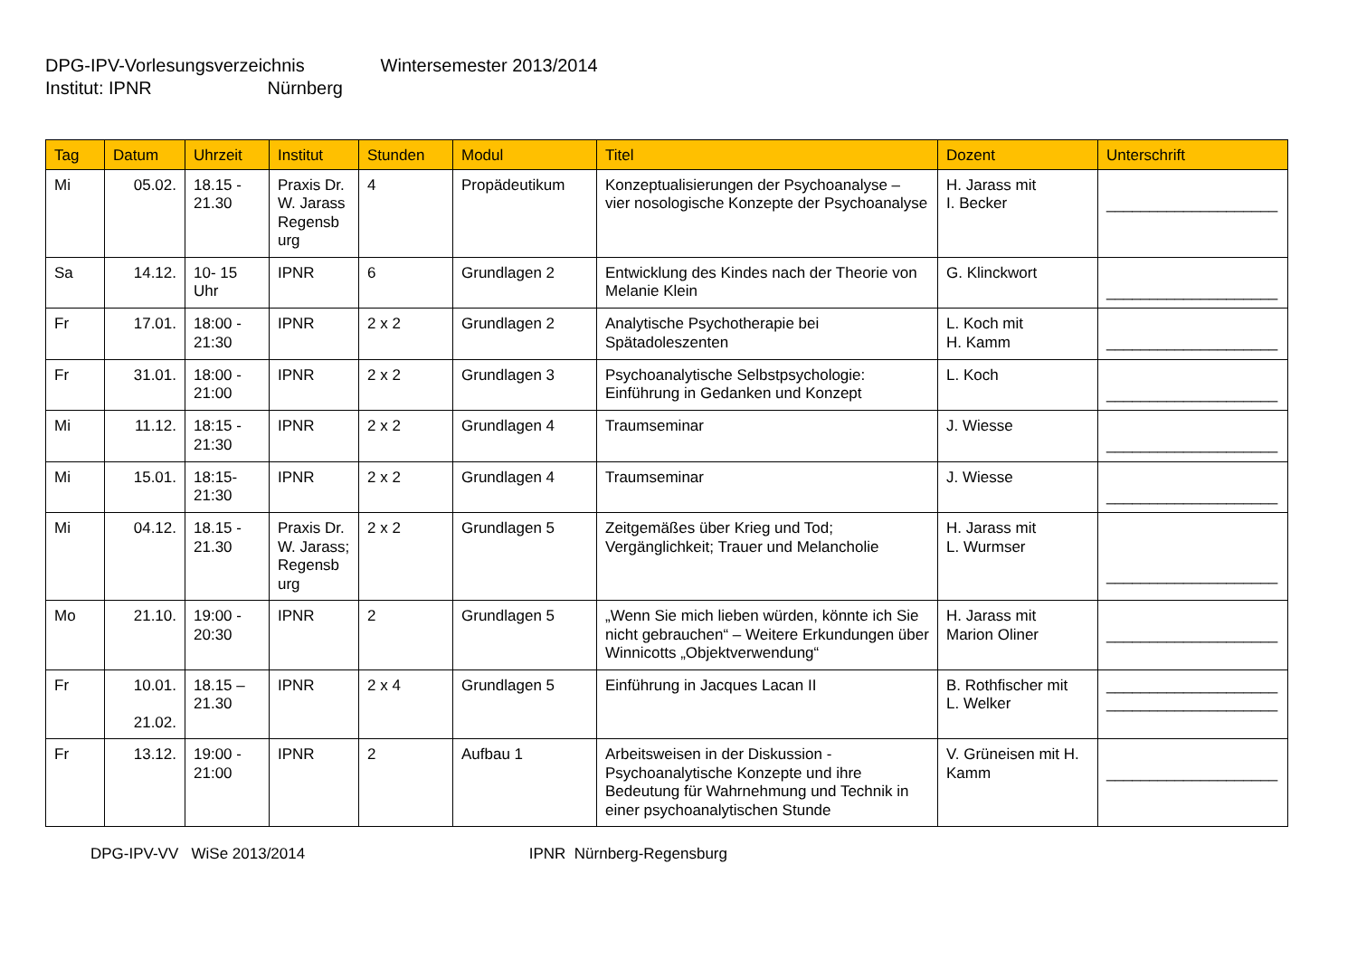DPG-IPV-Vorlesungsverzeichnis Wintersemester 2013/2014
Institut: IPNR Nürnberg
| Tag | Datum | Uhrzeit | Institut | Stunden | Modul | Titel | Dozent | Unterschrift |
| --- | --- | --- | --- | --- | --- | --- | --- | --- |
| Mi | 05.02. | 18.15 - 21.30 | Praxis Dr. W. Jarass Regensb urg | 4 | Propädeutikum | Konzeptualisierungen der Psychoanalyse – vier nosologische Konzepte der Psychoanalyse | H. Jarass mit I. Becker | ____________________ |
| Sa | 14.12. | 10- 15 Uhr | IPNR | 6 | Grundlagen 2 | Entwicklung des Kindes nach der Theorie von Melanie Klein | G. Klinckwort | ____________________ |
| Fr | 17.01. | 18:00 - 21:30 | IPNR | 2 x 2 | Grundlagen 2 | Analytische Psychotherapie bei Spätadoleszenten | L. Koch mit H. Kamm | ____________________ |
| Fr | 31.01. | 18:00 - 21:00 | IPNR | 2 x 2 | Grundlagen 3 | Psychoanalytische Selbstpsychologie: Einführung in Gedanken und Konzept | L. Koch | ____________________ |
| Mi | 11.12. | 18:15 - 21:30 | IPNR | 2 x 2 | Grundlagen 4 | Traumseminar | J. Wiesse | ____________________ |
| Mi | 15.01. | 18:15- 21:30 | IPNR | 2 x 2 | Grundlagen 4 | Traumseminar | J. Wiesse | ____________________ |
| Mi | 04.12. | 18.15 - 21.30 | Praxis Dr. W. Jarass; Regensb urg | 2 x 2 | Grundlagen 5 | Zeitgemäßes über Krieg und Tod; Vergänglichkeit; Trauer und Melancholie | H. Jarass mit L. Wurmser | ____________________ |
| Mo | 21.10. | 19:00 - 20:30 | IPNR | 2 | Grundlagen 5 | „Wenn Sie mich lieben würden, könnte ich Sie nicht gebrauchen“ – Weitere Erkundungen über Winnicotts „Objektverwendung“ | H. Jarass mit Marion Oliner | ____________________ |
| Fr | 10.01. 21.02. | 18.15 – 21.30 | IPNR | 2 x 4 | Grundlagen 5 | Einführung in Jacques Lacan II | B. Rothfischer mit L. Welker | ____________________ ____________________ |
| Fr | 13.12. | 19:00 - 21:00 | IPNR | 2 | Aufbau 1 | Arbeitsweisen in der Diskussion - Psychoanalytische Konzepte und ihre Bedeutung für Wahrnehmung und Technik in einer psychoanalytischen Stunde | V. Grüneisen mit H. Kamm | ____________________ |
DPG-IPV-VV WiSe 2013/2014 IPNR Nürnberg-Regensburg